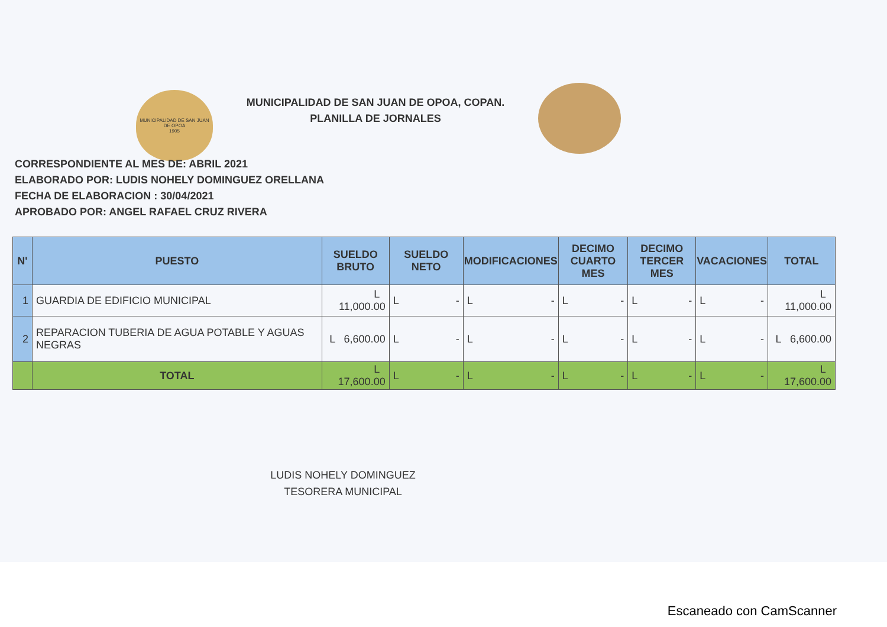MUNICIPALIDAD DE SAN JUAN DE OPOA
1905
MUNICIPALIDAD DE SAN JUAN DE OPOA, COPAN.
PLANILLA DE JORNALES
CORRESPONDIENTE AL MES DE: ABRIL 2021
ELABORADO POR: LUDIS NOHELY DOMINGUEZ ORELLANA
FECHA DE ELABORACION : 30/04/2021
APROBADO POR: ANGEL RAFAEL CRUZ RIVERA
| N' | PUESTO | SUELDO BRUTO | SUELDO NETO | MODIFICACIONES | DECIMO CUARTO MES | DECIMO TERCER MES | VACACIONES | TOTAL |
| --- | --- | --- | --- | --- | --- | --- | --- | --- |
| 1 | GUARDIA DE EDIFICIO MUNICIPAL | L 11,000.00 | L - | L - | L - | L - | L - | L 11,000.00 |
| 2 | REPARACION TUBERIA DE AGUA POTABLE Y AGUAS NEGRAS | L 6,600.00 | L - | L - | L - | L - | L - | L 6,600.00 |
| | TOTAL | L 17,600.00 | L - | L - | L - | L - | L - | L 17,600.00 |
LUDIS NOHELY DOMINGUEZ
TESORERA MUNICIPAL
Escaneado con CamScanner